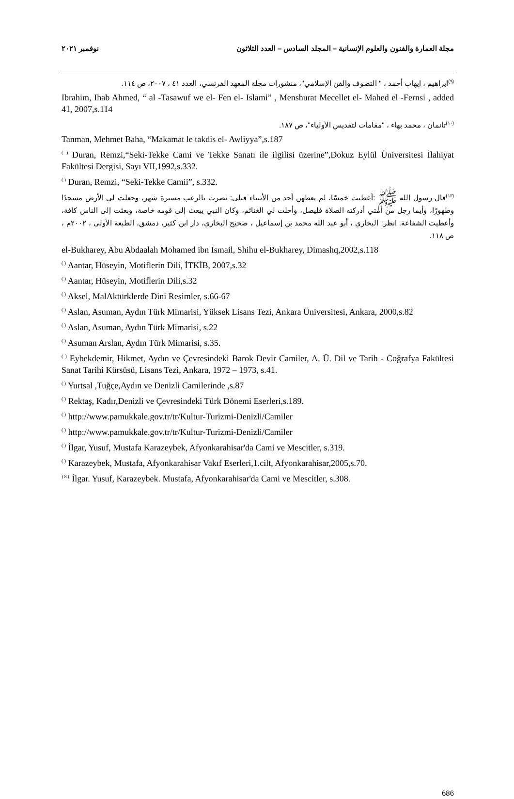مجلة العمارة والفنون والعلوم الإنسانية – المجلد السادس – العدد الثلاثون نوفمبر ٢٠٢١
<sup>(٩)</sup> ابراهيم ، إيهاب أحمد ، " التصوف والفن الإسلامي"، منشورات مجلة المعهد الفرنسي، العدد ٤١ ، ٢٠٠٧، ص ١١٤.
Ibrahim, Ihab Ahmed, “ al -Tasawuf we el- Fen el- Islami” , Menshurat Mecellet el- Mahed el -Fernsi , added 41, 2007,s.114
<sup>(١٠)</sup> تانمان ، محمد بهاء ، "مقامات لتقديس الأولياء"، ص ١٨٧.
Tanman, Mehmet Baha, “Makamat le takdis el- Awliyya”,s.187
<sup>( )</sup> Duran, Remzi,“Seki-Tekke Cami ve Tekke Sanatı ile ilgilisi üzerine”,Dokuz Eylül Üniversitesi İlahiyat Fakültesi Dergisi, Sayı VII,1992,s.332.
<sup>( )</sup> Duran, Remzi, “Seki-Tekke Camii”, s.332.
<sup>(١٣)</sup> قال رسول الله ﷺ :أعطيت خمسًا، لم يعطهن أحد من الأنبياء قبلي: نصرت بالرعب مسيرة شهر، وجعلت لي الأرض مسجدًا وطهورًا، وأيما رجل من أمتي أدركته الصلاة فليصل، وأحلت لي الغنائم، وكان النبي يبعث إلى قومه خاصة، وبعثت إلى الناس كافة، وأعطيت الشفاعة. انظر: البخاري ، أبو عبد الله محمد بن إسماعيل ، صحيح البخاري، دار ابن كثير، دمشق، الطبعة الأولى ، ٢٠٠٢م ، ص ١١٨.
el-Bukharey, Abu Abdaalah Mohamed ibn Ismail, Shihu el-Bukharey, Dimashq,2002,s.118
<sup>( )</sup> Aantar, Hüseyin, Motiflerin Dili, İTKİB, 2007,s.32
<sup>( )</sup> Aantar, Hüseyin, Motiflerin Dili,s.32
<sup>( )</sup> Aksel, MalAktürklerde Dini Resimler, s.66-67
<sup>( )</sup> Aslan, Asuman, Aydın Türk Mimarisi, Yüksek Lisans Tezi, Ankara Üniversitesi, Ankara, 2000,s.82
<sup>( )</sup> Aslan, Asuman, Aydın Türk Mimarisi, s.22
<sup>( )</sup> Asuman Arslan, Aydın Türk Mimarisi, s.35.
<sup>( )</sup> Eybekdemir, Hikmet, Aydın ve Çevresindeki Barok Devir Camiler, A. Ü. Dil ve Tarih - Coğrafya Fakültesi Sanat Tarihi Kürsüsü, Lisans Tezi, Ankara, 1972 – 1973, s.41.
<sup>( )</sup> Yurtsal ,Tuğçe,Aydın ve Denizli Camilerinde ,s.87
<sup>( )</sup> Rektaş, Kadır,Denizli ve Çevresindeki Türk Dönemi Eserleri,s.189.
<sup>( )</sup> http://www.pamukkale.gov.tr/tr/Kultur-Turizmi-Denizli/Camiler
<sup>( )</sup> http://www.pamukkale.gov.tr/tr/Kultur-Turizmi-Denizli/Camiler
<sup>( )</sup> İlgar, Yusuf, Mustafa Karazeybek, Afyonkarahisar'da Cami ve Mescitler, s.319.
<sup>( )</sup> Karazeybek, Mustafa, Afyonkarahisar Vakıf Eserleri,1.cilt, Afyonkarahisar,2005,s.70.
<sup>) 8 (</sup> İlgar. Yusuf, Karazeybek. Mustafa, Afyonkarahisar'da Cami ve Mescitler, s.308.
686